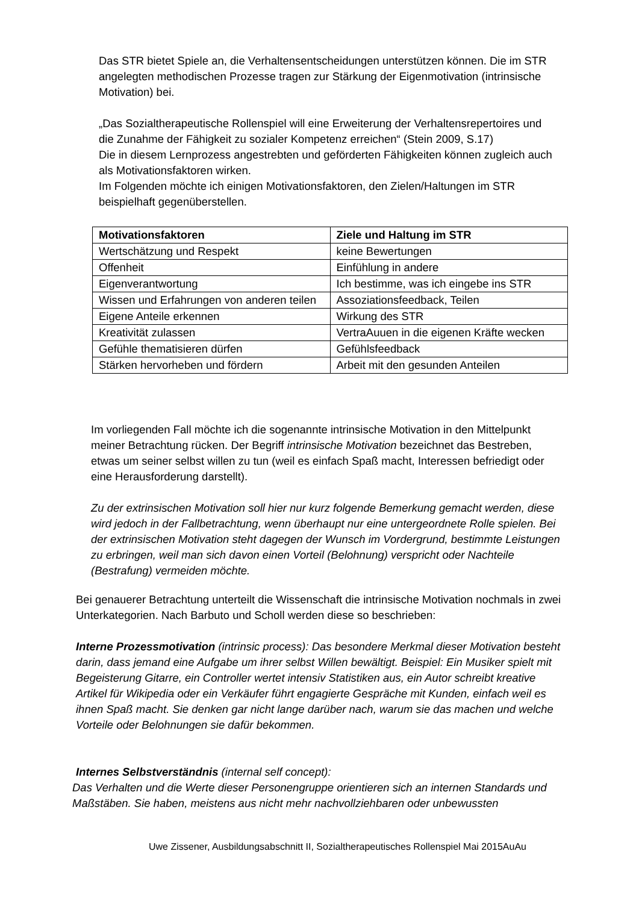Das STR bietet Spiele an, die Verhaltensentscheidungen unterstützen können. Die im STR angelegten methodischen Prozesse tragen zur Stärkung der Eigenmotivation (intrinsische Motivation) bei.
„Das Sozialtherapeutische Rollenspiel will eine Erweiterung der Verhaltensrepertoires und die Zunahme der Fähigkeit zu sozialer Kompetenz erreichen“ (Stein 2009, S.17)
Die in diesem Lernprozess angestrebten und geförderten Fähigkeiten können zugleich auch als Motivationsfaktoren wirken.
Im Folgenden möchte ich einigen Motivationsfaktoren, den Zielen/Haltungen im STR beispielhaft gegenüberstellen.
| Motivationsfaktoren | Ziele und Haltung im STR |
| Wertschätzung und Respekt | keine Bewertungen |
| Offenheit | Einfühlung in andere |
| Eigenverantwortung | Ich bestimme, was ich eingebe ins STR |
| Wissen und Erfahrungen von anderen teilen | Assoziationsfeedback, Teilen |
| Eigene Anteile erkennen | Wirkung des STR |
| Kreativität zulassen | VertraAuuen in die eigenen Kräfte wecken |
| Gefühle thematisieren dürfen | Gefühlsfeedback |
| Stärken hervorheben und fördern | Arbeit mit den gesunden Anteilen |
Im vorliegenden Fall möchte ich die sogenannte intrinsische Motivation in den Mittelpunkt meiner Betrachtung rücken. Der Begriff intrinsische Motivation bezeichnet das Bestreben, etwas um seiner selbst willen zu tun (weil es einfach Spaß macht, Interessen befriedigt oder eine Herausforderung darstellt).
Zu der extrinsischen Motivation soll hier nur kurz folgende Bemerkung gemacht werden, diese wird jedoch in der Fallbetrachtung, wenn überhaupt nur eine untergeordnete Rolle spielen. Bei der extrinsischen Motivation steht dagegen der Wunsch im Vordergrund, bestimmte Leistungen zu erbringen, weil man sich davon einen Vorteil (Belohnung) verspricht oder Nachteile (Bestrafung) vermeiden möchte.
Bei genauerer Betrachtung unterteilt die Wissenschaft die intrinsische Motivation nochmals in zwei Unterkategorien. Nach Barbuto und Scholl werden diese so beschrieben:
Interne Prozessmotivation (intrinsic process): Das besondere Merkmal dieser Motivation besteht darin, dass jemand eine Aufgabe um ihrer selbst Willen bewältigt. Beispiel: Ein Musiker spielt mit Begeisterung Gitarre, ein Controller wertet intensiv Statistiken aus, ein Autor schreibt kreative Artikel für Wikipedia oder ein Verkäufer führt engagierte Gespräche mit Kunden, einfach weil es ihnen Spaß macht. Sie denken gar nicht lange darüber nach, warum sie das machen und welche Vorteile oder Belohnungen sie dafür bekommen.
Internes Selbstverständnis (internal self concept):
Das Verhalten und die Werte dieser Personengruppe orientieren sich an internen Standards und Maßstäben. Sie haben, meistens aus nicht mehr nachvollziehbaren oder unbewussten
Uwe Zissener, Ausbildungsabschnitt II, Sozialtherapeutisches Rollenspiel Mai 2015AuAu